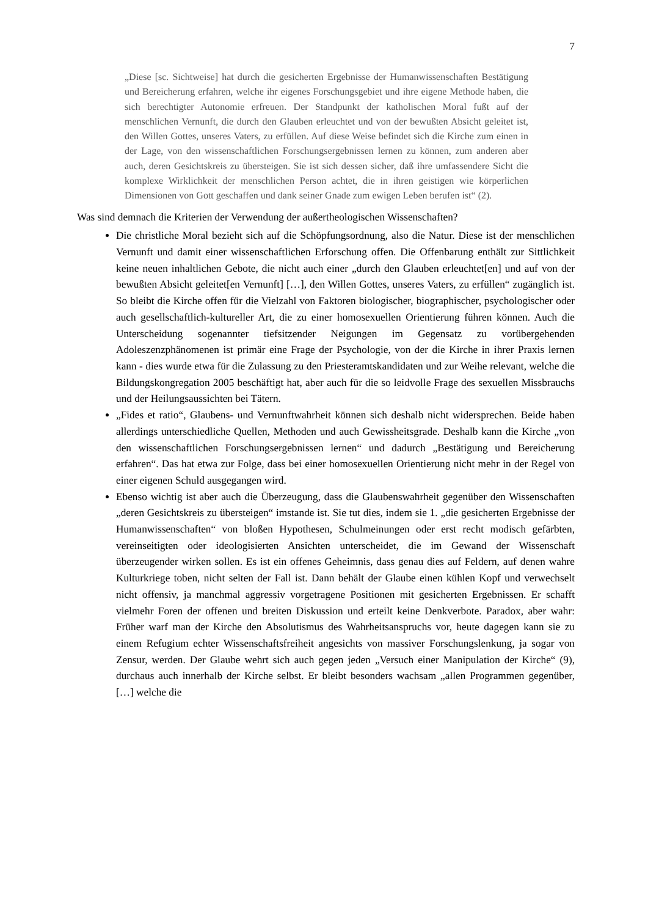7
„Diese [sc. Sichtweise] hat durch die gesicherten Ergebnisse der Humanwissenschaften Bestätigung und Bereicherung erfahren, welche ihr eigenes Forschungsgebiet und ihre eigene Methode haben, die sich berechtigter Autonomie erfreuen. Der Standpunkt der katholischen Moral fußt auf der menschlichen Vernunft, die durch den Glauben erleuchtet und von der bewußten Absicht geleitet ist, den Willen Gottes, unseres Vaters, zu erfüllen. Auf diese Weise befindet sich die Kirche zum einen in der Lage, von den wissenschaftlichen Forschungsergebnissen lernen zu können, zum anderen aber auch, deren Gesichtskreis zu übersteigen. Sie ist sich dessen sicher, daß ihre umfassendere Sicht die komplexe Wirklichkeit der menschlichen Person achtet, die in ihren geistigen wie körperlichen Dimensionen von Gott geschaffen und dank seiner Gnade zum ewigen Leben berufen ist“ (2).
Was sind demnach die Kriterien der Verwendung der außertheologischen Wissenschaften?
Die christliche Moral bezieht sich auf die Schöpfungsordnung, also die Natur. Diese ist der menschlichen Vernunft und damit einer wissenschaftlichen Erforschung offen. Die Offenbarung enthält zur Sittlichkeit keine neuen inhaltlichen Gebote, die nicht auch einer „durch den Glauben erleuchtet[en] und auf von der bewußten Absicht geleitet[en Vernunft] […], den Willen Gottes, unseres Vaters, zu erfüllen“ zugänglich ist. So bleibt die Kirche offen für die Vielzahl von Faktoren biologischer, biographischer, psychologischer oder auch gesellschaftlich-kultureller Art, die zu einer homosexuellen Orientierung führen können. Auch die Unterscheidung sogenannter tiefsitzender Neigungen im Gegensatz zu vorübergehenden Adoleszenzphänomenen ist primär eine Frage der Psychologie, von der die Kirche in ihrer Praxis lernen kann - dies wurde etwa für die Zulassung zu den Priesteramtskandidaten und zur Weihe relevant, welche die Bildungskongregation 2005 beschäftigt hat, aber auch für die so leidvolle Frage des sexuellen Missbrauchs und der Heilungsaussichten bei Tätern.
„Fides et ratio“, Glaubens- und Vernunftwahrheit können sich deshalb nicht widersprechen. Beide haben allerdings unterschiedliche Quellen, Methoden und auch Gewissheitsgrade. Deshalb kann die Kirche „von den wissenschaftlichen Forschungsergebnissen lernen“ und dadurch „Bestätigung und Bereicherung erfahren“. Das hat etwa zur Folge, dass bei einer homosexuellen Orientierung nicht mehr in der Regel von einer eigenen Schuld ausgegangen wird.
Ebenso wichtig ist aber auch die Überzeugung, dass die Glaubenswahrheit gegenüber den Wissenschaften „deren Gesichtskreis zu übersteigen“ imstande ist. Sie tut dies, indem sie 1. „die gesicherten Ergebnisse der Humanwissenschaften“ von bloßen Hypothesen, Schulmeinungen oder erst recht modisch gefärbten, vereinseitigten oder ideologisierten Ansichten unterscheidet, die im Gewand der Wissenschaft überzeugender wirken sollen. Es ist ein offenes Geheimnis, dass genau dies auf Feldern, auf denen wahre Kulturkriege toben, nicht selten der Fall ist. Dann behält der Glaube einen kühlen Kopf und verwechselt nicht offensiv, ja manchmal aggressiv vorgetragene Positionen mit gesicherten Ergebnissen. Er schafft vielmehr Foren der offenen und breiten Diskussion und erteilt keine Denkverbote. Paradox, aber wahr: Früher warf man der Kirche den Absolutismus des Wahrheitsanspruchs vor, heute dagegen kann sie zu einem Refugium echter Wissenschaftsfreiheit angesichts von massiver Forschungslenkung, ja sogar von Zensur, werden. Der Glaube wehrt sich auch gegen jeden „Versuch einer Manipulation der Kirche“ (9), durchaus auch innerhalb der Kirche selbst. Er bleibt besonders wachsam „allen Programmen gegenüber, […] welche die